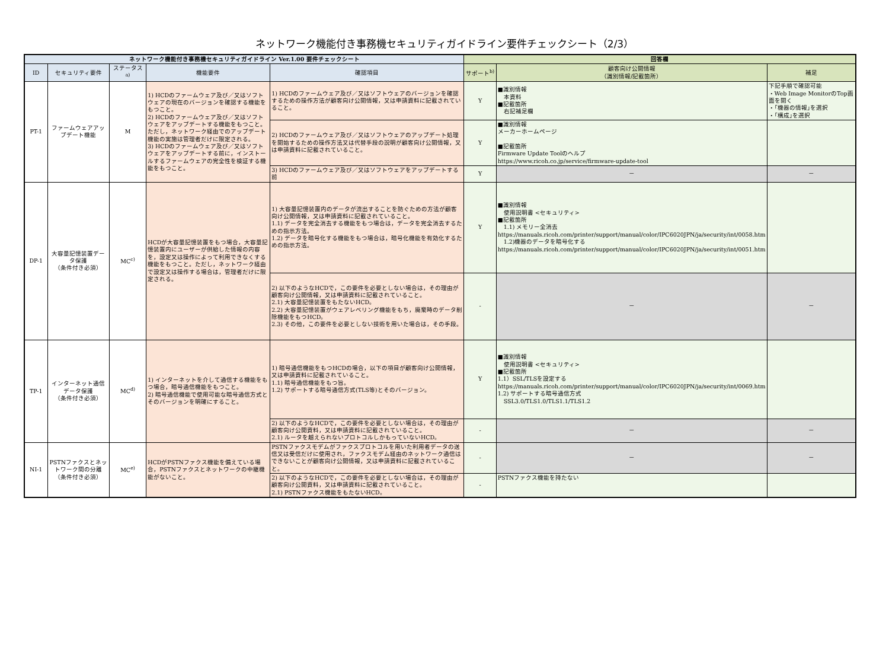ネットワーク機能付き事務機セキュリティガイドライン要件チェックシート（2/3）
| ネットワーク機能付き事務機セキュリティガイドライン Ver.1.00 要件チェックシート | | | | | 回答欄 | | |
| --- | --- | --- | --- | --- | --- | --- | --- |
| ID | セキュリティ要件 | ステータス<sup>a)</sup> | 機能要件 | 確認項目 | サポート<sup>b)</sup> | 顧客向け公開情報 （識別情報/記載箇所） | 補足 |
| PT-1 | ファームウェアアップデート機能 | M | 1) HCDのファームウェア及び／又はソフトウェアの現在のバージョンを確認する機能をもつこと。 2) HCDのファームウェア及び／又はソフトウェアをアップデートする機能をもつこと。ただし，ネットワーク経由でのアップデート機能の実施は管理者だけに限定される。 3) HCDのファームウェア及び／又はソフトウェアをアップデートする前に，インストールするファームウェアの完全性を検証する機能をもつこと。 | 1) HCDのファームウェア及び／又はソフトウェアのバージョンを確認するための操作方法が顧客向け公開情報，又は申請資料に記載されていること。 | Y | ■識別情報 本資料 ■記載箇所 右記補足欄 | 下記手順で確認可能 ・Web Image MonitorのTop画面を開く ・｢機器の情報｣を選択 ・｢構成｣を選択 |
| | | | | 2) HCDのファームウェア及び／又はソフトウェアのアップデート処理を開始するための操作方法又は代替手段の説明が顧客向け公開情報，又は申請資料に記載されていること。 | Y | ■識別情報 メーカーホームページ ■記載箇所 Firmware Update Toolのヘルプ https://www.ricoh.co.jp/service/firmware-update-tool | |
| | | | | 3) HCDのファームウェア及び／又はソフトウェアをアップデートする前 | Y | － | － |
| DP-1 | 大容量記憶装置データ保護 （条件付き必須） | MC<sup>c)</sup> | HCDが大容量記憶装置をもつ場合，大容量記憶装置内にユーザーが供給した情報の内容を，設定又は操作によって利用できなくする機能をもつこと。ただし，ネットワーク経由で設定又は操作する場合は，管理者だけに限定される。 | 1) 大容量記憶装置内のデータが流出することを防ぐための方法が顧客向け公開情報，又は申請資料に記載されていること。 1.1) データを完全消去する機能をもつ場合は，データを完全消去するための指示方法。 1.2) データを暗号化する機能をもつ場合は，暗号化機能を有効化するための指示方法。 | Y | ■識別情報 使用説明書 <セキュリティ> ■記載箇所 1.1) メモリー全消去 https://manuals.ricoh.com/printer/support/manual/color/IPC6020JPN/ja/security/int/0058.htm 1.2)機器のデータを暗号化する https://manuals.ricoh.com/printer/support/manual/color/IPC6020JPN/ja/security/int/0051.htm | |
| | | | | 2) 以下のようなHCDで，この要件を必要としない場合は，その理由が顧客向け公開情報，又は申請資料に記載されていること。 2.1) 大容量記憶装置をもたないHCD。 2.2) 大容量記憶装置がウェアレベリング機能をもち，廃棄時のデータ削除機能をもつHCD。 2.3) その他，この要件を必要としない技術を用いた場合は，その手段。 | - | － | － |
| TP-1 | インターネット通信データ保護 （条件付き必須） | MC<sup>d)</sup> | 1) インターネットを介して通信する機能をもつ場合，暗号通信機能をもつこと。 2) 暗号通信機能で使用可能な暗号通信方式とそのバージョンを明確にすること。 | 1) 暗号通信機能をもつHCDの場合，以下の項目が顧客向け公開情報，又は申請資料に記載されていること。 1.1) 暗号通信機能をもつ旨。 1.2) サポートする暗号通信方式(TLS等)とそのバージョン。 | Y | ■識別情報 使用説明書 <セキュリティ> ■記載箇所 1.1）SSL/TLSを設定する https://manuals.ricoh.com/printer/support/manual/color/IPC6020JPN/ja/security/int/0069.htm 1.2) サポートする暗号通信方式 SSL3.0/TLS1.0/TLS1.1/TLS1.2 | |
| | | | | 2) 以下のようなHCDで，この要件を必要としない場合は，その理由が顧客向け公開資料，又は申請資料に記載されていること。 2.1) ルータを越えられないプロトコルしかもっていないHCD。 | - | － | － |
| NI-1 | PSTNファクスとネットワーク間の分離 （条件付き必須） | MC<sup>e)</sup> | HCDがPSTNファクス機能を備えている場合，PSTNファクスとネットワークの中継機能がないこと。 | PSTNファクスモデムがファクスプロトコルを用いた利用者データの送信又は受信だけに使用され，ファクスモデム経由のネットワーク通信はできないことが顧客向け公開情報，又は申請資料に記載されていること。 | - | － | － |
| | | | | 2) 以下のようなHCDで，この要件を必要としない場合は，その理由が顧客向け公開資料，又は申請資料に記載されていること。 2.1) PSTNファクス機能をもたないHCD。 | - | PSTNファクス機能を持たない | |